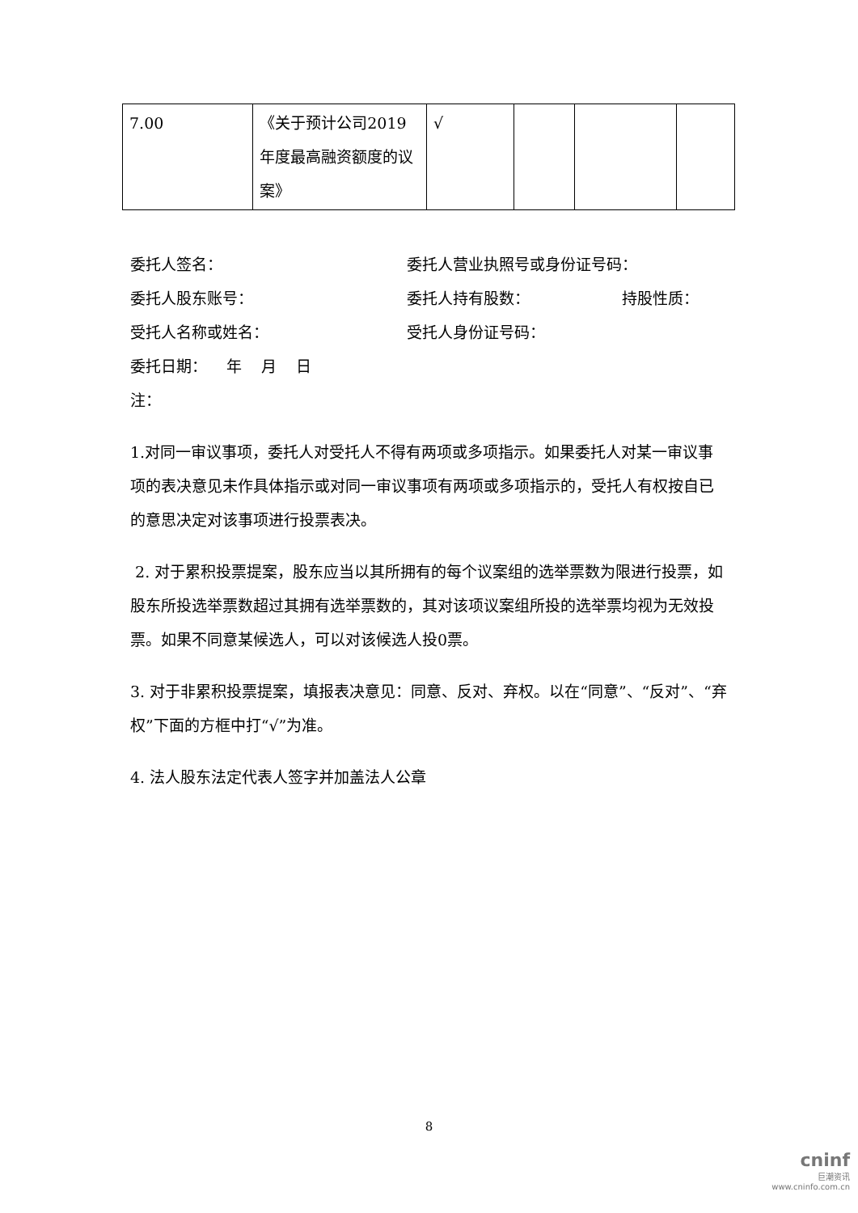| 7.00 | 《关于预计公司2019年度最高融资额度的议案》 | √ | | | |
委托人签名： 委托人营业执照号或身份证号码：
委托人股东账号： 委托人持有股数： 持股性质：
受托人名称或姓名： 受托人身份证号码：
委托日期： 年 月 日
注：
1.对同一审议事项，委托人对受托人不得有两项或多项指示。如果委托人对某一审议事项的表决意见未作具体指示或对同一审议事项有两项或多项指示的，受托人有权按自已的意思决定对该事项进行投票表决。
2. 对于累积投票提案，股东应当以其所拥有的每个议案组的选举票数为限进行投票，如股东所投选举票数超过其拥有选举票数的，其对该项议案组所投的选举票均视为无效投票。如果不同意某候选人，可以对该候选人投0票。
3. 对于非累积投票提案，填报表决意见：同意、反对、弃权。以在“同意”、“反对”、“弃权”下面的方框中打“√”为准。
4. 法人股东法定代表人签字并加盖法人公章
8
cninf
巨潮资讯
www.cninfo.com.cn